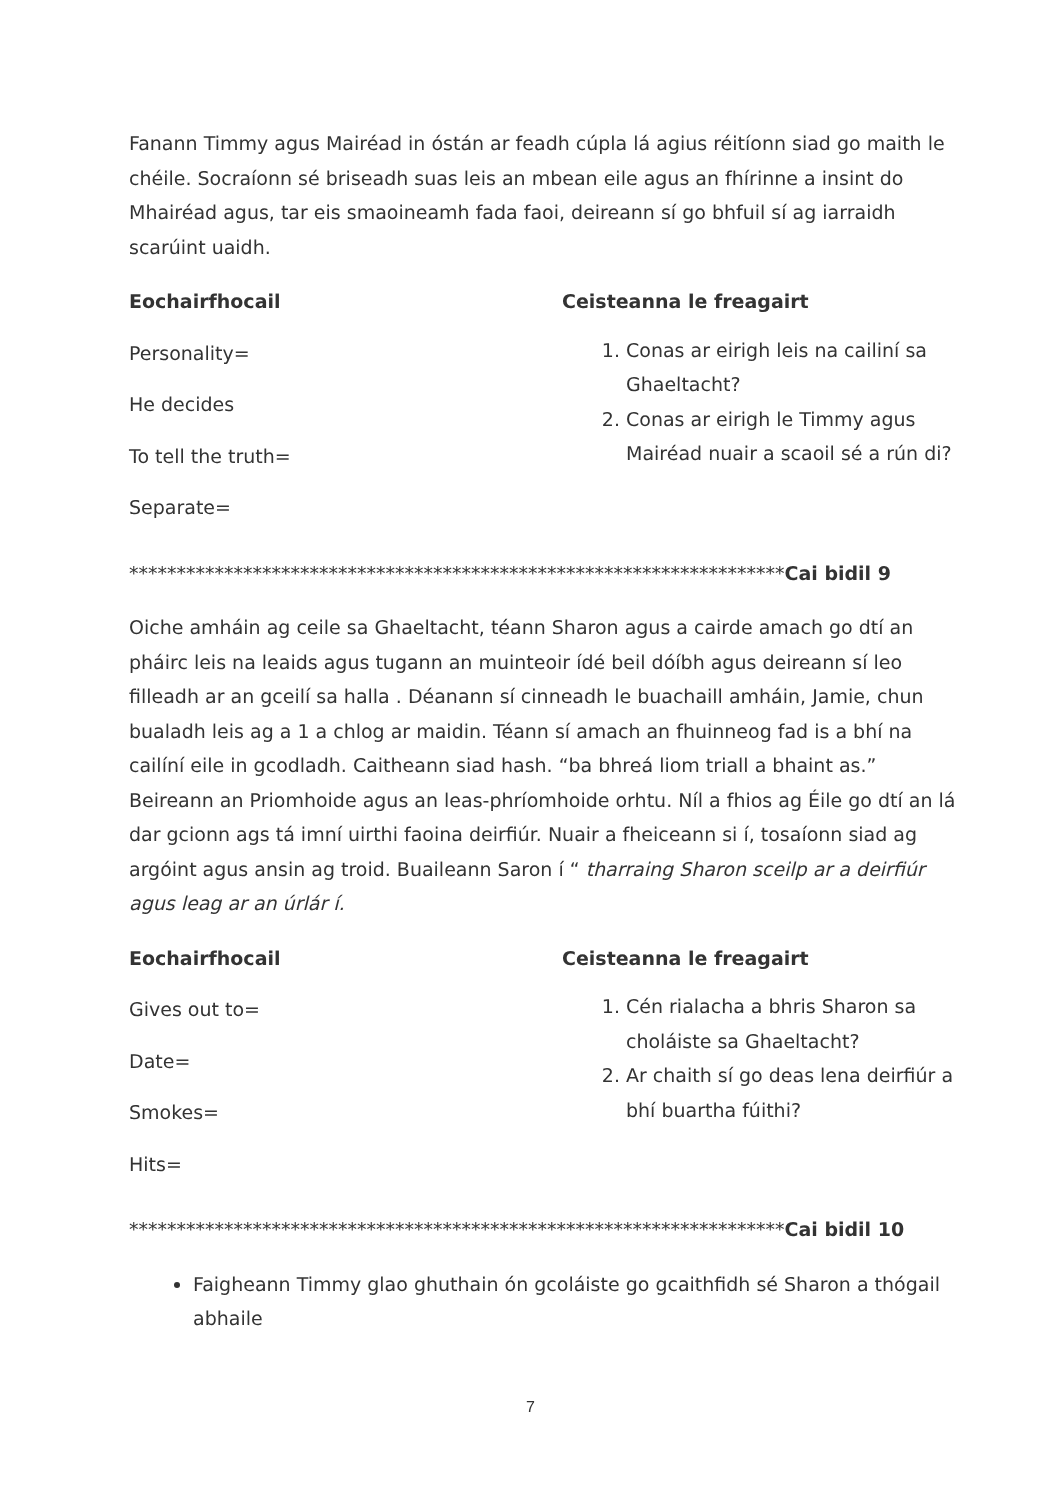Fanann Timmy agus Mairéad in óstán ar feadh cúpla lá agius réitíonn siad go maith le chéile. Socraíonn sé briseadh suas leis an mbean eile agus an fhírinne a insint do Mhairéad agus, tar eis smaoineamh fada faoi, deireann sí go bhfuil sí ag iarraidh scarúint uaidh.
Eochairfhocail
Personality=
He decides
To tell the truth=
Separate=
Ceisteanna le freagairt
1. Conas ar eirigh leis na cailiní sa Ghaeltacht?
2. Conas ar eirigh le Timmy agus Mairéad nuair a scaoil sé a rún di?
*********************************************************************Cai bidil 9
Oiche amháin ag ceile sa Ghaeltacht, téann Sharon agus a cairde amach go dtí an pháirc leis na leaids agus tugann an muinteoir ídé beil dóíbh agus deireann sí leo filleadh ar an gceilí sa halla . Déanann sí cinneadh le buachaill amháin, Jamie, chun bualadh leis ag a 1 a chlog ar maidin. Téann sí amach an fhuinneog fad is a bhí na cailíní eile in gcodladh. Caitheann siad hash. “ba bhreá liom triall a bhaint as.” Beireann an Priomhoide agus an leas-phríomhoide orhtu. Níl a fhios ag Éile go dtí an lá dar gcionn ags tá imní uirthi faoina deirfiúr. Nuair a fheiceann si í, tosaíonn siad ag argóint agus ansin ag troid. Buaileann Saron í “ tharraing Sharon sceilp ar a deirfiúr agus leag ar an úrlár í.
Eochairfhocail
Gives out to=
Date=
Smokes=
Hits=
Ceisteanna le freagairt
1. Cén rialacha a bhris Sharon sa choláiste sa Ghaeltacht?
2. Ar chaith sí go deas lena deirfiúr a bhí buartha fúithi?
*********************************************************************Cai bidil 10
Faigheann Timmy glao ghuthain ón gcoláiste go gcaithfidh sé Sharon a thógail abhaile
7